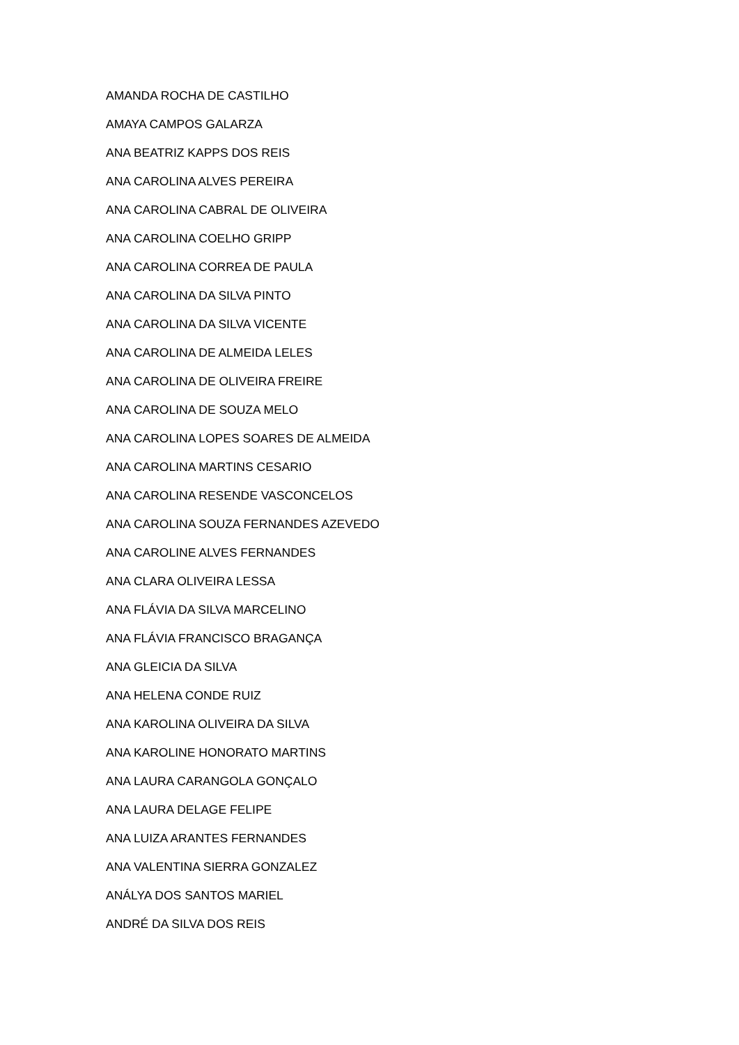AMANDA ROCHA DE CASTILHO
AMAYA CAMPOS GALARZA
ANA BEATRIZ KAPPS DOS REIS
ANA CAROLINA ALVES PEREIRA
ANA CAROLINA CABRAL DE OLIVEIRA
ANA CAROLINA COELHO GRIPP
ANA CAROLINA CORREA DE PAULA
ANA CAROLINA DA SILVA PINTO
ANA CAROLINA DA SILVA VICENTE
ANA CAROLINA DE ALMEIDA LELES
ANA CAROLINA DE OLIVEIRA FREIRE
ANA CAROLINA DE SOUZA MELO
ANA CAROLINA LOPES SOARES DE ALMEIDA
ANA CAROLINA MARTINS CESARIO
ANA CAROLINA RESENDE VASCONCELOS
ANA CAROLINA SOUZA FERNANDES AZEVEDO
ANA CAROLINE ALVES FERNANDES
ANA CLARA OLIVEIRA LESSA
ANA FLÁVIA DA SILVA MARCELINO
ANA FLÁVIA FRANCISCO BRAGANÇA
ANA GLEICIA DA SILVA
ANA HELENA CONDE RUIZ
ANA KAROLINA OLIVEIRA DA SILVA
ANA KAROLINE HONORATO MARTINS
ANA LAURA CARANGOLA GONÇALO
ANA LAURA DELAGE FELIPE
ANA LUIZA ARANTES FERNANDES
ANA VALENTINA SIERRA GONZALEZ
ANÁLYA DOS SANTOS MARIEL
ANDRÉ DA SILVA DOS REIS